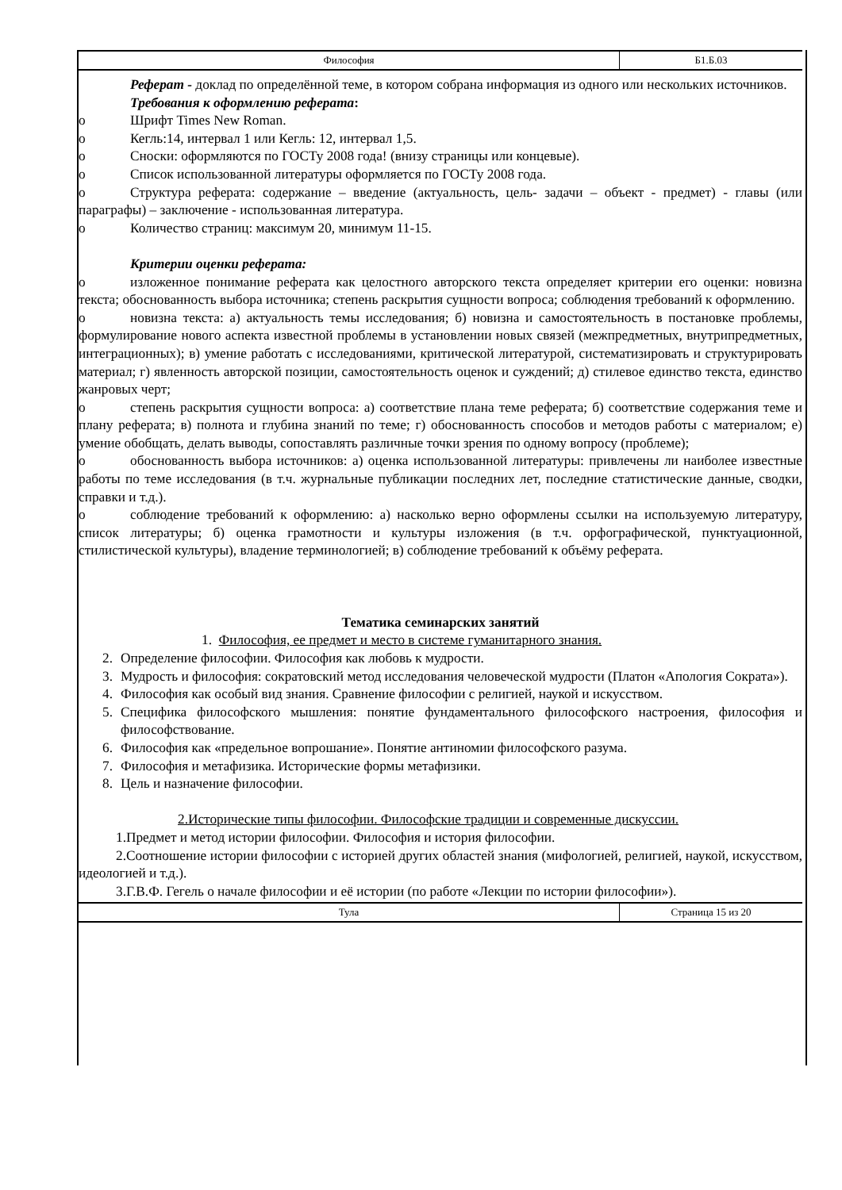Философия Б1.Б.03
Реферат - доклад по определённой теме, в котором собрана информация из одного или нескольких источников.
Требования к оформлению реферата:
o Шрифт Times New Roman.
o Кегль:14, интервал 1 или Кегль: 12, интервал 1,5.
o Сноски: оформляются по ГОСТу 2008 года! (внизу страницы или концевые).
o Список использованной литературы оформляется по ГОСТу 2008 года.
o Структура реферата: содержание – введение (актуальность, цель- задачи – объект - предмет) - главы (или параграфы) – заключение - использованная литература.
o Количество страниц: максимум 20, минимум 11-15.
Критерии оценки реферата:
o изложенное понимание реферата как целостного авторского текста определяет критерии его оценки: новизна текста; обоснованность выбора источника; степень раскрытия сущности вопроса; соблюдения требований к оформлению.
o новизна текста: а) актуальность темы исследования; б) новизна и самостоятельность в постановке проблемы, формулирование нового аспекта известной проблемы в установлении новых связей (межпредметных, внутрипредметных, интеграционных); в) умение работать с исследованиями, критической литературой, систематизировать и структурировать материал; г) явленность авторской позиции, самостоятельность оценок и суждений; д) стилевое единство текста, единство жанровых черт;
o степень раскрытия сущности вопроса: а) соответствие плана теме реферата; б) соответствие содержания теме и плану реферата; в) полнота и глубина знаний по теме; г) обоснованность способов и методов работы с материалом; е) умение обобщать, делать выводы, сопоставлять различные точки зрения по одному вопросу (проблеме);
o обоснованность выбора источников: а) оценка использованной литературы: привлечены ли наиболее известные работы по теме исследования (в т.ч. журнальные публикации последних лет, последние статистические данные, сводки, справки и т.д.).
o соблюдение требований к оформлению: а) насколько верно оформлены ссылки на используемую литературу, список литературы; б) оценка грамотности и культуры изложения (в т.ч. орфографической, пунктуационной, стилистической культуры), владение терминологией; в) соблюдение требований к объёму реферата.
Тематика семинарских занятий
1. Философия, ее предмет и место в системе гуманитарного знания.
2. Определение философии. Философия как любовь к мудрости.
3. Мудрость и философия: сократовский метод исследования человеческой мудрости (Платон «Апология Сократа»).
4. Философия как особый вид знания. Сравнение философии с религией, наукой и искусством.
5. Специфика философского мышления: понятие фундаментального философского настроения, философия и философствование.
6. Философия как «предельное вопрошание». Понятие антиномии философского разума.
7. Философия и метафизика. Исторические формы метафизики.
8. Цель и назначение философии.
2.Исторические типы философии. Философские традиции и современные дискуссии.
1.Предмет и метод истории философии. Философия и история философии.
2.Соотношение истории философии с историей других областей знания (мифологией, религией, наукой, искусством, идеологией и т.д.).
3.Г.В.Ф. Гегель о начале философии и её истории (по работе «Лекции по истории философии»).
Тула Страница 15 из 20